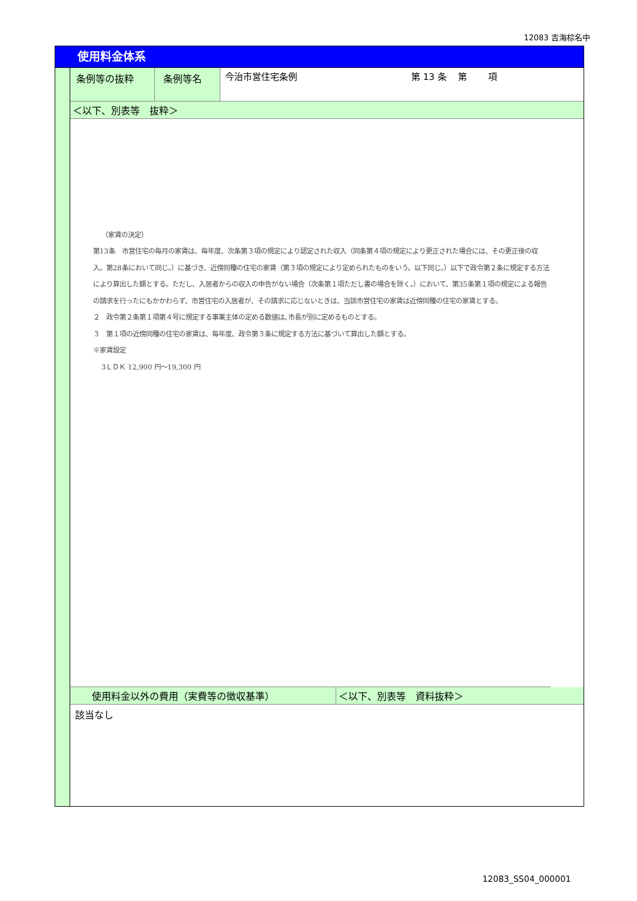12083 吉海棕名中
使用料金体系
| 条例等の抜粋 | 条例等名 | 今治市営住宅条例 第 13 条 第 項 |
| ＜以下、別表等 抜粋＞ | | |
（家賃の決定）
第13条　市営住宅の毎月の家賃は、毎年度、次条第３項の規定により認定された収入（同条第４項の規定により更正された場合には、その更正後の収入。第28条において同じ。）に基づき、近傍同種の住宅の家賃（第３項の規定により定められたものをいう。以下同じ。）以下で政令第２条に規定する方法により算出した額とする。ただし、入居者からの収入の申告がない場合（次条第１項ただし書の場合を除く。）において、第35条第１項の規定による報告の請求を行ったにもかかわらず、市営住宅の入居者が、その請求に応じないときは、当該市営住宅の家賃は近傍同種の住宅の家賃とする。
２　政令第２条第１項第４号に規定する事業主体の定める数値は､市長が別に定めるものとする。
３　第１項の近傍同種の住宅の家賃は、毎年度、政令第３条に規定する方法に基づいて算出した額とする。
※家賃設定
3ＬＤＫ 12,900 円～19,300 円
| 使用料金以外の費用（実費等の徴収基準） | ＜以下、別表等 資料抜粋＞ |
| 該当なし | |
12083_SS04_000001